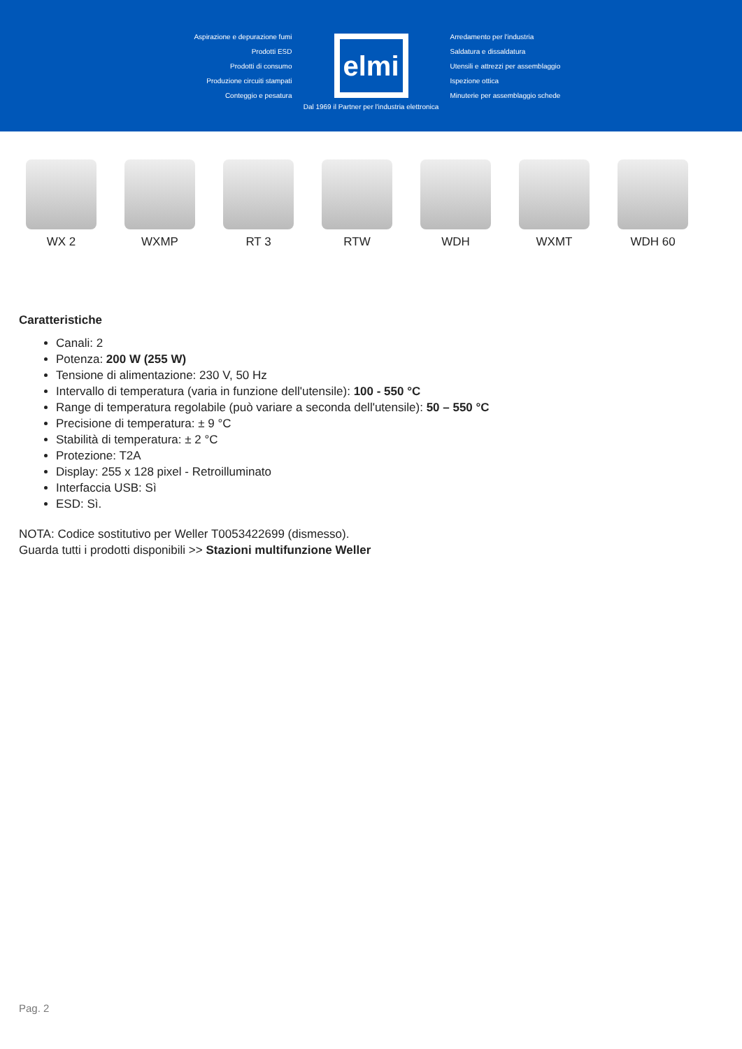Aspirazione e depurazione fumi
Prodotti ESD
Prodotti di consumo
Produzione circuiti stampati
Conteggio e pesatura
elmi
Arredamento per l'industria
Saldatura e dissaldatura
Utensili e attrezzi per assemblaggio
Ispezione ottica
Minuterie per assemblaggio schede
Dal 1969 il Partner per l'industria elettronica
WX 2 WXMP RT 3 RTW WDH WXMT WDH 60
Caratteristiche
Canali: 2
Potenza: 200 W (255 W)
Tensione di alimentazione: 230 V, 50 Hz
Intervallo di temperatura (varia in funzione dell'utensile): 100 - 550 °C
Range di temperatura regolabile (può variare a seconda dell'utensile): 50 – 550 °C
Precisione di temperatura: ± 9 °C
Stabilità di temperatura: ± 2 °C
Protezione: T2A
Display: 255 x 128 pixel - Retroilluminato
Interfaccia USB: Sì
ESD: Sì.
NOTA: Codice sostitutivo per Weller T0053422699 (dismesso).
Guarda tutti i prodotti disponibili >> Stazioni multifunzione Weller
Pag. 2